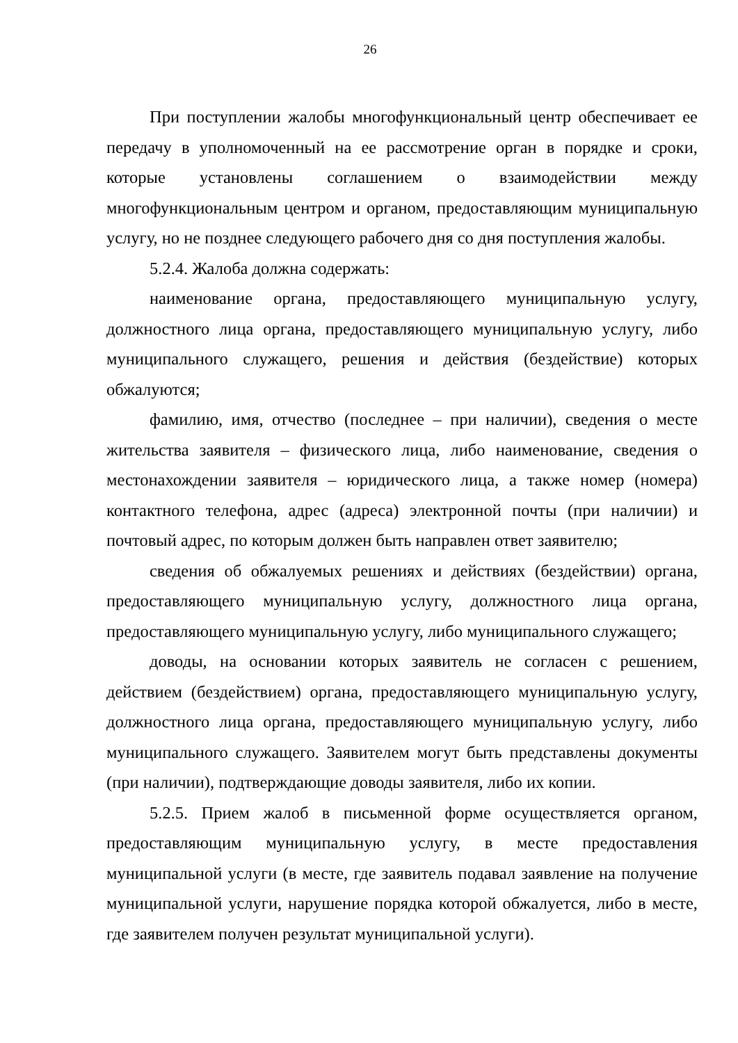26
При поступлении жалобы многофункциональный центр обеспечивает ее передачу в уполномоченный на ее рассмотрение орган в порядке и сроки, которые установлены соглашением о взаимодействии между многофункциональным центром и органом, предоставляющим муниципальную услугу, но не позднее следующего рабочего дня со дня поступления жалобы.
5.2.4. Жалоба должна содержать:
наименование органа, предоставляющего муниципальную услугу, должностного лица органа, предоставляющего муниципальную услугу, либо муниципального служащего, решения и действия (бездействие) которых обжалуются;
фамилию, имя, отчество (последнее – при наличии), сведения о месте жительства заявителя – физического лица, либо наименование, сведения о местонахождении заявителя – юридического лица, а также номер (номера) контактного телефона, адрес (адреса) электронной почты (при наличии) и почтовый адрес, по которым должен быть направлен ответ заявителю;
сведения об обжалуемых решениях и действиях (бездействии) органа, предоставляющего муниципальную услугу, должностного лица органа, предоставляющего муниципальную услугу, либо муниципального служащего;
доводы, на основании которых заявитель не согласен с решением, действием (бездействием) органа, предоставляющего муниципальную услугу, должностного лица органа, предоставляющего муниципальную услугу, либо муниципального служащего. Заявителем могут быть представлены документы (при наличии), подтверждающие доводы заявителя, либо их копии.
5.2.5. Прием жалоб в письменной форме осуществляется органом, предоставляющим муниципальную услугу, в месте предоставления муниципальной услуги (в месте, где заявитель подавал заявление на получение муниципальной услуги, нарушение порядка которой обжалуется, либо в месте, где заявителем получен результат муниципальной услуги).